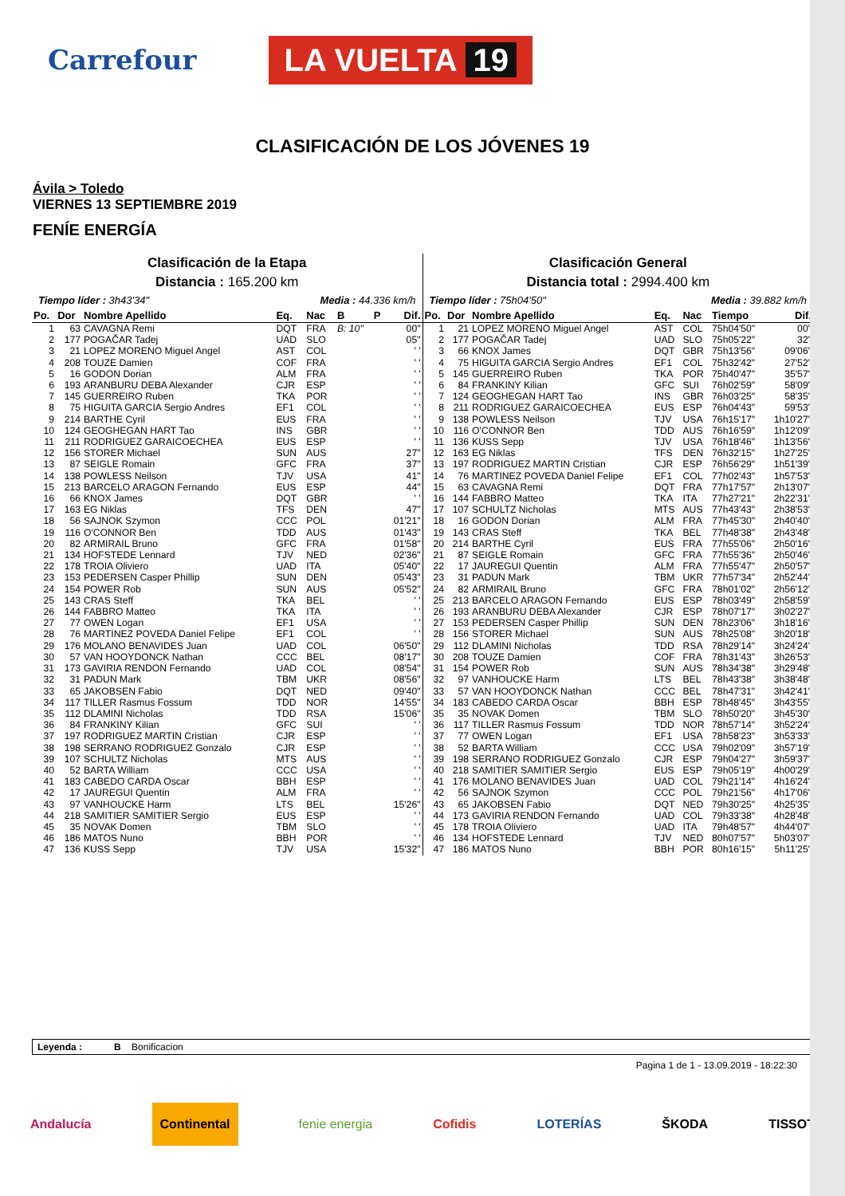Carrefour
LA VUELTA 19
CLASIFICACIÓN DE LOS JÓVENES 19
Ávila > Toledo
VIERNES 13 SEPTIEMBRE 2019
FENÍE ENERGÍA
Clasificación de la Etapa
Distancia : 165.200 km
Tiempo líder : 3h43'34" Media : 44.336 km/h
| Po. | Dor | Nombre Apellido | Eq. | Nac | B | P | Dif. |
| --- | --- | --- | --- | --- | --- | --- | --- |
| 1 | 63 | CAVAGNA Remi | DQT | FRA | B: 10" | | 00" |
| 2 | 177 | POGAČAR Tadej | UAD | SLO | | | 05" |
| 3 | 21 | LOPEZ MORENO Miguel Angel | AST | COL | | | ' ' |
| 4 | 208 | TOUZE Damien | COF | FRA | | | ' ' |
| 5 | 16 | GODON Dorian | ALM | FRA | | | ' ' |
| 6 | 193 | ARANBURU DEBA Alexander | CJR | ESP | | | ' ' |
| 7 | 145 | GUERREIRO Ruben | TKA | POR | | | ' ' |
| 8 | 75 | HIGUITA GARCIA Sergio Andres | EF1 | COL | | | ' ' |
| 9 | 214 | BARTHE Cyril | EUS | FRA | | | ' ' |
| 10 | 124 | GEOGHEGAN HART Tao | INS | GBR | | | ' ' |
| 11 | 211 | RODRIGUEZ GARAICOECHEA | EUS | ESP | | | ' ' |
| 12 | 156 | STORER Michael | SUN | AUS | | | 27" |
| 13 | 87 | SEIGLE Romain | GFC | FRA | | | 37" |
| 14 | 138 | POWLESS Neilson | TJV | USA | | | 41" |
| 15 | 213 | BARCELO ARAGON Fernando | EUS | ESP | | | 44" |
| 16 | 66 | KNOX James | DQT | GBR | | | ' ' |
| 17 | 163 | EG Niklas | TFS | DEN | | | 47" |
| 18 | 56 | SAJNOK Szymon | CCC | POL | | | 01'21" |
| 19 | 116 | O'CONNOR Ben | TDD | AUS | | | 01'43" |
| 20 | 82 | ARMIRAIL Bruno | GFC | FRA | | | 01'58" |
| 21 | 134 | HOFSTEDE Lennard | TJV | NED | | | 02'36" |
| 22 | 178 | TROIA Oliviero | UAD | ITA | | | 05'40" |
| 23 | 153 | PEDERSEN Casper Phillip | SUN | DEN | | | 05'43" |
| 24 | 154 | POWER Rob | SUN | AUS | | | 05'52" |
| 25 | 143 | CRAS Steff | TKA | BEL | | | ' ' |
| 26 | 144 | FABBRO Matteo | TKA | ITA | | | ' ' |
| 27 | 77 | OWEN Logan | EF1 | USA | | | ' ' |
| 28 | 76 | MARTINEZ POVEDA Daniel Felipe | EF1 | COL | | | ' ' |
| 29 | 176 | MOLANO BENAVIDES Juan | UAD | COL | | | 06'50" |
| 30 | 57 | VAN HOOYDONCK Nathan | CCC | BEL | | | 08'17" |
| 31 | 173 | GAVIRIA RENDON Fernando | UAD | COL | | | 08'54" |
| 32 | 31 | PADUN Mark | TBM | UKR | | | 08'56" |
| 33 | 65 | JAKOBSEN Fabio | DQT | NED | | | 09'40" |
| 34 | 117 | TILLER Rasmus Fossum | TDD | NOR | | | 14'55" |
| 35 | 112 | DLAMINI Nicholas | TDD | RSA | | | 15'06" |
| 36 | 84 | FRANKINY Kilian | GFC | SUI | | | ' ' |
| 37 | 197 | RODRIGUEZ MARTIN Cristian | CJR | ESP | | | ' ' |
| 38 | 198 | SERRANO RODRIGUEZ Gonzalo | CJR | ESP | | | ' ' |
| 39 | 107 | SCHULTZ Nicholas | MTS | AUS | | | ' ' |
| 40 | 52 | BARTA William | CCC | USA | | | ' ' |
| 41 | 183 | CABEDO CARDA Oscar | BBH | ESP | | | ' ' |
| 42 | 17 | JAUREGUI Quentin | ALM | FRA | | | ' ' |
| 43 | 97 | VANHOUCKE Harm | LTS | BEL | | | 15'26" |
| 44 | 218 | SAMITIER SAMITIER Sergio | EUS | ESP | | | ' ' |
| 45 | 35 | NOVAK Domen | TBM | SLO | | | ' ' |
| 46 | 186 | MATOS Nuno | BBH | POR | | | ' ' |
| 47 | 136 | KUSS Sepp | TJV | USA | | | 15'32" |
Clasificación General
Distancia total : 2994.400 km
Tiempo líder : 75h04'50" Media : 39.882 km/h
| Po. | Dor | Nombre Apellido | Eq. | Nac | Tiempo | Dif. |
| --- | --- | --- | --- | --- | --- | --- |
| 1 | 21 | LOPEZ MORENO Miguel Angel | AST | COL | 75h04'50" | 00" |
| 2 | 177 | POGAČAR Tadej | UAD | SLO | 75h05'22" | 32" |
| 3 | 66 | KNOX James | DQT | GBR | 75h13'56" | 09'06" |
| 4 | 75 | HIGUITA GARCIA Sergio Andres | EF1 | COL | 75h32'42" | 27'52" |
| 5 | 145 | GUERREIRO Ruben | TKA | POR | 75h40'47" | 35'57" |
| 6 | 84 | FRANKINY Kilian | GFC | SUI | 76h02'59" | 58'09" |
| 7 | 124 | GEOGHEGAN HART Tao | INS | GBR | 76h03'25" | 58'35" |
| 8 | 211 | RODRIGUEZ GARAICOECHEA | EUS | ESP | 76h04'43" | 59'53" |
| 9 | 138 | POWLESS Neilson | TJV | USA | 76h15'17" | 1h10'27" |
| 10 | 116 | O'CONNOR Ben | TDD | AUS | 76h16'59" | 1h12'09" |
| 11 | 136 | KUSS Sepp | TJV | USA | 76h18'46" | 1h13'56" |
| 12 | 163 | EG Niklas | TFS | DEN | 76h32'15" | 1h27'25" |
| 13 | 197 | RODRIGUEZ MARTIN Cristian | CJR | ESP | 76h56'29" | 1h51'39" |
| 14 | 76 | MARTINEZ POVEDA Daniel Felipe | EF1 | COL | 77h02'43" | 1h57'53" |
| 15 | 63 | CAVAGNA Remi | DQT | FRA | 77h17'57" | 2h13'07" |
| 16 | 144 | FABBRO Matteo | TKA | ITA | 77h27'21" | 2h22'31" |
| 17 | 107 | SCHULTZ Nicholas | MTS | AUS | 77h43'43" | 2h38'53" |
| 18 | 16 | GODON Dorian | ALM | FRA | 77h45'30" | 2h40'40" |
| 19 | 143 | CRAS Steff | TKA | BEL | 77h48'38" | 2h43'48" |
| 20 | 214 | BARTHE Cyril | EUS | FRA | 77h55'06" | 2h50'16" |
| 21 | 87 | SEIGLE Romain | GFC | FRA | 77h55'36" | 2h50'46" |
| 22 | 17 | JAUREGUI Quentin | ALM | FRA | 77h55'47" | 2h50'57" |
| 23 | 31 | PADUN Mark | TBM | UKR | 77h57'34" | 2h52'44" |
| 24 | 82 | ARMIRAIL Bruno | GFC | FRA | 78h01'02" | 2h56'12" |
| 25 | 213 | BARCELO ARAGON Fernando | EUS | ESP | 78h03'49" | 2h58'59" |
| 26 | 193 | ARANBURU DEBA Alexander | CJR | ESP | 78h07'17" | 3h02'27" |
| 27 | 153 | PEDERSEN Casper Phillip | SUN | DEN | 78h23'06" | 3h18'16" |
| 28 | 156 | STORER Michael | SUN | AUS | 78h25'08" | 3h20'18" |
| 29 | 112 | DLAMINI Nicholas | TDD | RSA | 78h29'14" | 3h24'24" |
| 30 | 208 | TOUZE Damien | COF | FRA | 78h31'43" | 3h26'53" |
| 31 | 154 | POWER Rob | SUN | AUS | 78h34'38" | 3h29'48" |
| 32 | 97 | VANHOUCKE Harm | LTS | BEL | 78h43'38" | 3h38'48" |
| 33 | 57 | VAN HOOYDONCK Nathan | CCC | BEL | 78h47'31" | 3h42'41" |
| 34 | 183 | CABEDO CARDA Oscar | BBH | ESP | 78h48'45" | 3h43'55" |
| 35 | 35 | NOVAK Domen | TBM | SLO | 78h50'20" | 3h45'30" |
| 36 | 117 | TILLER Rasmus Fossum | TDD | NOR | 78h57'14" | 3h52'24" |
| 37 | 77 | OWEN Logan | EF1 | USA | 78h58'23" | 3h53'33" |
| 38 | 52 | BARTA William | CCC | USA | 79h02'09" | 3h57'19" |
| 39 | 198 | SERRANO RODRIGUEZ Gonzalo | CJR | ESP | 79h04'27" | 3h59'37" |
| 40 | 218 | SAMITIER SAMITIER Sergio | EUS | ESP | 79h05'19" | 4h00'29" |
| 41 | 176 | MOLANO BENAVIDES Juan | UAD | COL | 79h21'14" | 4h16'24" |
| 42 | 56 | SAJNOK Szymon | CCC | POL | 79h21'56" | 4h17'06" |
| 43 | 65 | JAKOBSEN Fabio | DQT | NED | 79h30'25" | 4h25'35" |
| 44 | 173 | GAVIRIA RENDON Fernando | UAD | COL | 79h33'38" | 4h28'48" |
| 45 | 178 | TROIA Oliviero | UAD | ITA | 79h48'57" | 4h44'07" |
| 46 | 134 | HOFSTEDE Lennard | TJV | NED | 80h07'57" | 5h03'07" |
| 47 | 186 | MATOS Nuno | BBH | POR | 80h16'15" | 5h11'25" |
Leyenda : B Bonificacion
Pagina 1 de 1 - 13.09.2019 - 18:22:30
Andalucía Continental fenie energia Cofidis LOTERÍAS ŠKODA TISSOT